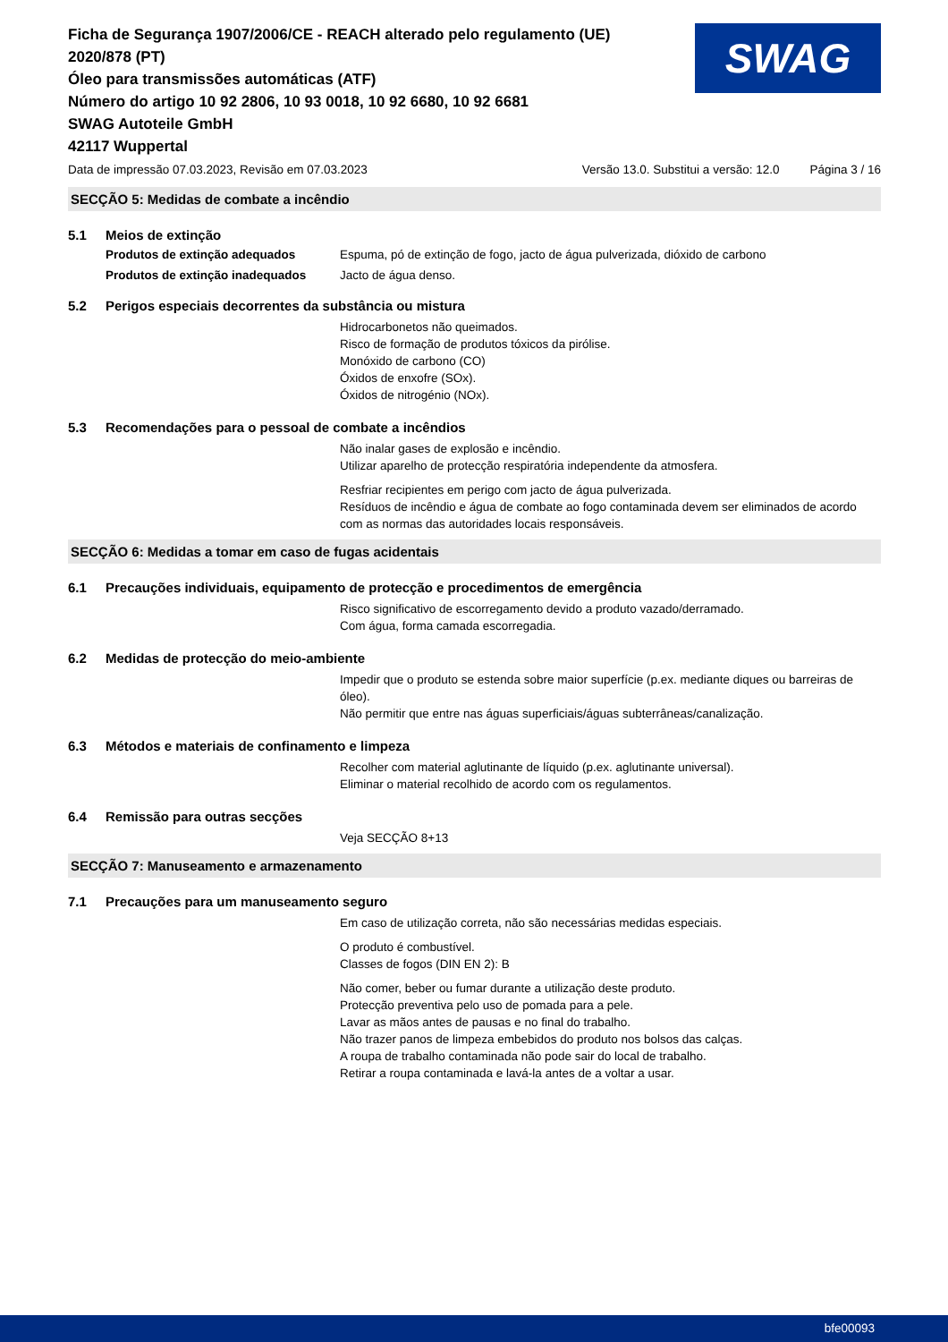Ficha de Segurança 1907/2006/CE - REACH alterado pelo regulamento (UE)
2020/878 (PT)
Óleo para transmissões automáticas (ATF)
Número do artigo 10 92 2806, 10 93 0018, 10 92 6680, 10 92 6681
SWAG Autoteile GmbH
42117 Wuppertal
SWAG
Data de impressão 07.03.2023, Revisão em 07.03.2023 Versão 13.0. Substitui a versão: 12.0 Página 3 / 16
SECÇÃO 5: Medidas de combate a incêndio
5.1 Meios de extinção
Produtos de extinção adequados Espuma, pó de extinção de fogo, jacto de água pulverizada, dióxido de carbono
Produtos de extinção inadequados Jacto de água denso.
5.2 Perigos especiais decorrentes da substância ou mistura
Hidrocarbonetos não queimados.
Risco de formação de produtos tóxicos da pirólise.
Monóxido de carbono (CO)
Óxidos de enxofre (SOx).
Óxidos de nitrogénio (NOx).
5.3 Recomendações para o pessoal de combate a incêndios
Não inalar gases de explosão e incêndio.
Utilizar aparelho de protecção respiratória independente da atmosfera.
Resfriar recipientes em perigo com jacto de água pulverizada.
Resíduos de incêndio e água de combate ao fogo contaminada devem ser eliminados de acordo com as normas das autoridades locais responsáveis.
SECÇÃO 6: Medidas a tomar em caso de fugas acidentais
6.1 Precauções individuais, equipamento de protecção e procedimentos de emergência
Risco significativo de escorregamento devido a produto vazado/derramado.
Com água, forma camada escorregadia.
6.2 Medidas de protecção do meio-ambiente
Impedir que o produto se estenda sobre maior superfície (p.ex. mediante diques ou barreiras de óleo).
Não permitir que entre nas águas superficiais/águas subterrâneas/canalização.
6.3 Métodos e materiais de confinamento e limpeza
Recolher com material aglutinante de líquido (p.ex. aglutinante universal).
Eliminar o material recolhido de acordo com os regulamentos.
6.4 Remissão para outras secções
Veja SECÇÃO 8+13
SECÇÃO 7: Manuseamento e armazenamento
7.1 Precauções para um manuseamento seguro
Em caso de utilização correta, não são necessárias medidas especiais.
O produto é combustível.
Classes de fogos (DIN EN 2): B
Não comer, beber ou fumar durante a utilização deste produto.
Protecção preventiva pelo uso de pomada para a pele.
Lavar as mãos antes de pausas e no final do trabalho.
Não trazer panos de limpeza embebidos do produto nos bolsos das calças.
A roupa de trabalho contaminada não pode sair do local de trabalho.
Retirar a roupa contaminada e lavá-la antes de a voltar a usar.
bfe00093